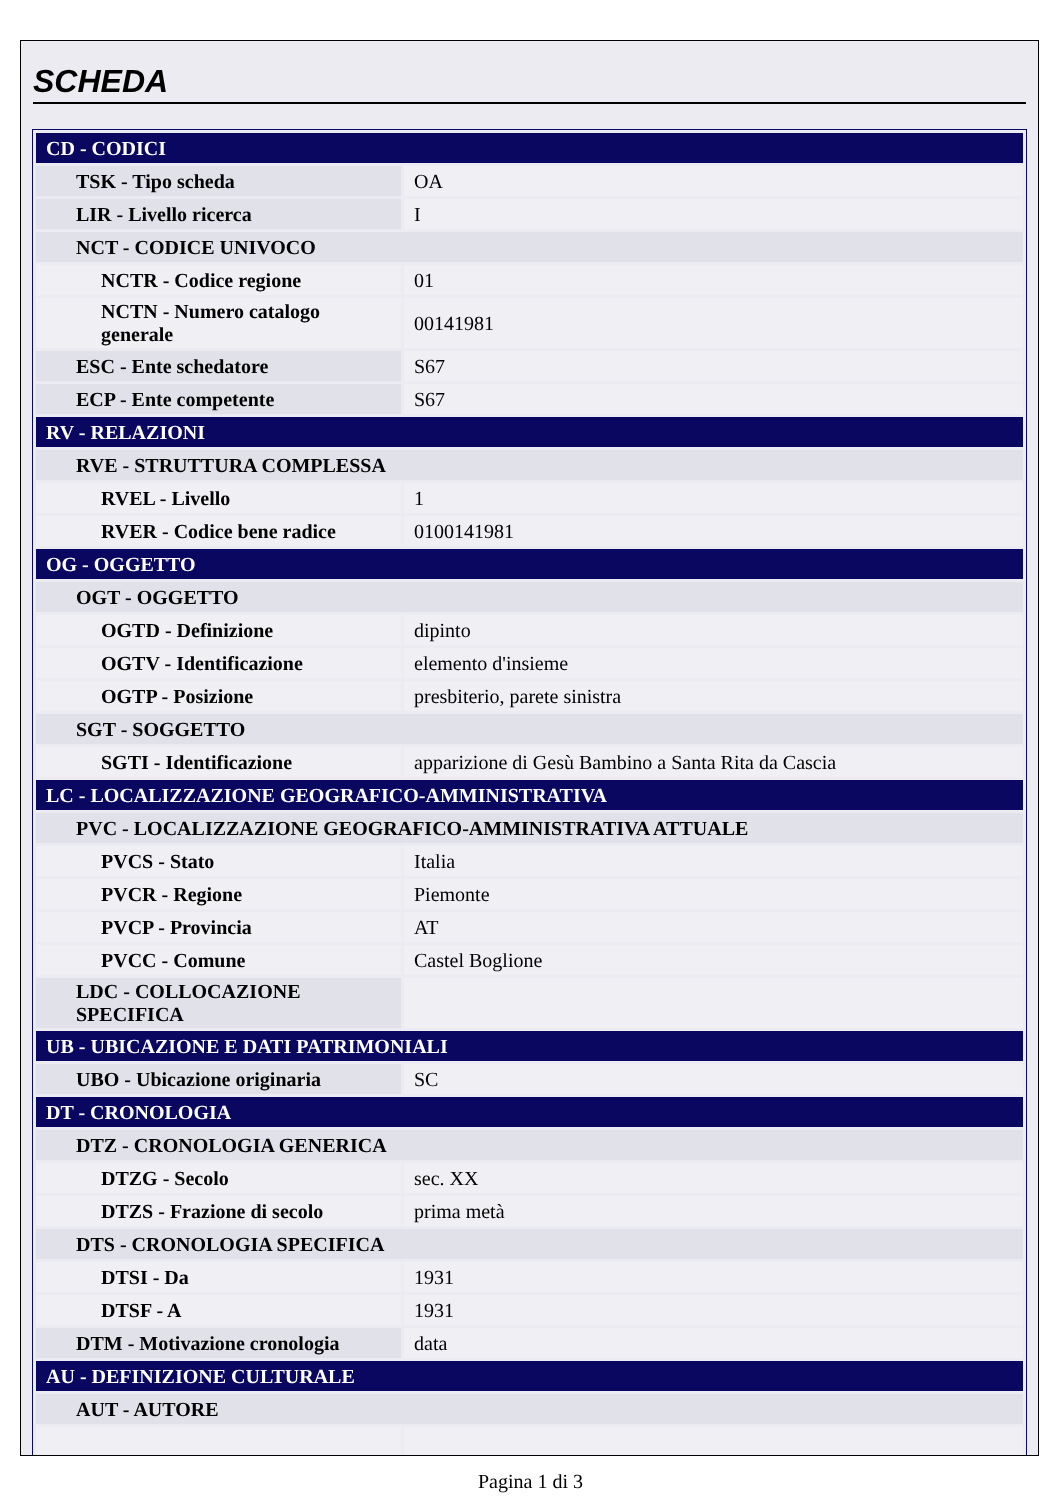SCHEDA
| CD - CODICI | |
| TSK - Tipo scheda | OA |
| LIR - Livello ricerca | I |
| NCT - CODICE UNIVOCO | |
| NCTR - Codice regione | 01 |
| NCTN - Numero catalogo generale | 00141981 |
| ESC - Ente schedatore | S67 |
| ECP - Ente competente | S67 |
| RV - RELAZIONI | |
| RVE - STRUTTURA COMPLESSA | |
| RVEL - Livello | 1 |
| RVER - Codice bene radice | 0100141981 |
| OG - OGGETTO | |
| OGT - OGGETTO | |
| OGTD - Definizione | dipinto |
| OGTV - Identificazione | elemento d'insieme |
| OGTP - Posizione | presbiterio, parete sinistra |
| SGT - SOGGETTO | |
| SGTI - Identificazione | apparizione di Gesù Bambino a Santa Rita da Cascia |
| LC - LOCALIZZAZIONE GEOGRAFICO-AMMINISTRATIVA | |
| PVC - LOCALIZZAZIONE GEOGRAFICO-AMMINISTRATIVA ATTUALE | |
| PVCS - Stato | Italia |
| PVCR - Regione | Piemonte |
| PVCP - Provincia | AT |
| PVCC - Comune | Castel Boglione |
| LDC - COLLOCAZIONE SPECIFICA | |
| UB - UBICAZIONE E DATI PATRIMONIALI | |
| UBO - Ubicazione originaria | SC |
| DT - CRONOLOGIA | |
| DTZ - CRONOLOGIA GENERICA | |
| DTZG - Secolo | sec. XX |
| DTZS - Frazione di secolo | prima metà |
| DTS - CRONOLOGIA SPECIFICA | |
| DTSI - Da | 1931 |
| DTSF - A | 1931 |
| DTM - Motivazione cronologia | data |
| AU - DEFINIZIONE CULTURALE | |
| AUT - AUTORE | |
Pagina 1 di 3